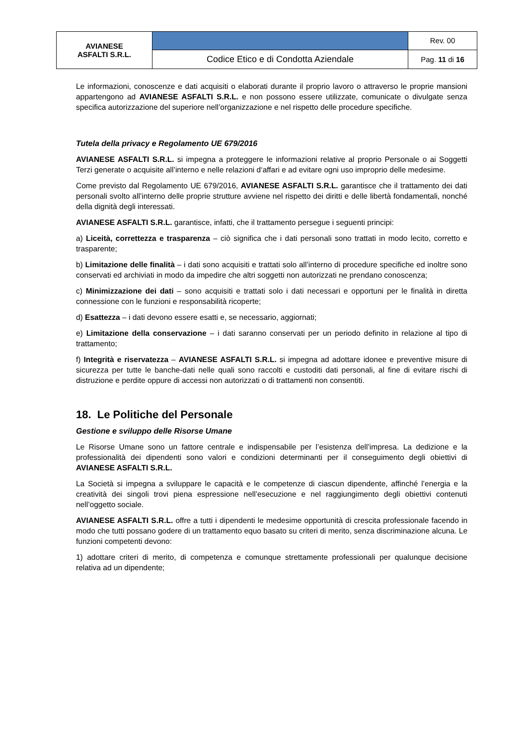| AVIANESE ASFALTI S.R.L. | | Rev. 00 |
| | Codice Etico e di Condotta Aziendale | Pag. 11 di 16 |
Le informazioni, conoscenze e dati acquisiti o elaborati durante il proprio lavoro o attraverso le proprie mansioni appartengono ad AVIANESE ASFALTI S.R.L. e non possono essere utilizzate, comunicate o divulgate senza specifica autorizzazione del superiore nell’organizzazione e nel rispetto delle procedure specifiche.
Tutela della privacy e Regolamento UE 679/2016
AVIANESE ASFALTI S.R.L. si impegna a proteggere le informazioni relative al proprio Personale o ai Soggetti Terzi generate o acquisite all’interno e nelle relazioni d‘affari e ad evitare ogni uso improprio delle medesime.
Come previsto dal Regolamento UE 679/2016, AVIANESE ASFALTI S.R.L. garantisce che il trattamento dei dati personali svolto all’interno delle proprie strutture avviene nel rispetto dei diritti e delle libertà fondamentali, nonché della dignità degli interessati.
AVIANESE ASFALTI S.R.L. garantisce, infatti, che il trattamento persegue i seguenti principi:
a) Liceità, correttezza e trasparenza – ciò significa che i dati personali sono trattati in modo lecito, corretto e trasparente;
b) Limitazione delle finalità – i dati sono acquisiti e trattati solo all’interno di procedure specifiche ed inoltre sono conservati ed archiviati in modo da impedire che altri soggetti non autorizzati ne prendano conoscenza;
c) Minimizzazione dei dati – sono acquisiti e trattati solo i dati necessari e opportuni per le finalità in diretta connessione con le funzioni e responsabilità ricoperte;
d) Esattezza – i dati devono essere esatti e, se necessario, aggiornati;
e) Limitazione della conservazione – i dati saranno conservati per un periodo definito in relazione al tipo di trattamento;
f) Integrità e riservatezza – AVIANESE ASFALTI S.R.L. si impegna ad adottare idonee e preventive misure di sicurezza per tutte le banche-dati nelle quali sono raccolti e custoditi dati personali, al fine di evitare rischi di distruzione e perdite oppure di accessi non autorizzati o di trattamenti non consentiti.
18. Le Politiche del Personale
Gestione e sviluppo delle Risorse Umane
Le Risorse Umane sono un fattore centrale e indispensabile per l’esistenza dell’impresa. La dedizione e la professionalità dei dipendenti sono valori e condizioni determinanti per il conseguimento degli obiettivi di AVIANESE ASFALTI S.R.L.
La Società si impegna a sviluppare le capacità e le competenze di ciascun dipendente, affinché l’energia e la creatività dei singoli trovi piena espressione nell’esecuzione e nel raggiungimento degli obiettivi contenuti nell’oggetto sociale.
AVIANESE ASFALTI S.R.L. offre a tutti i dipendenti le medesime opportunità di crescita professionale facendo in modo che tutti possano godere di un trattamento equo basato su criteri di merito, senza discriminazione alcuna. Le funzioni competenti devono:
1) adottare criteri di merito, di competenza e comunque strettamente professionali per qualunque decisione relativa ad un dipendente;